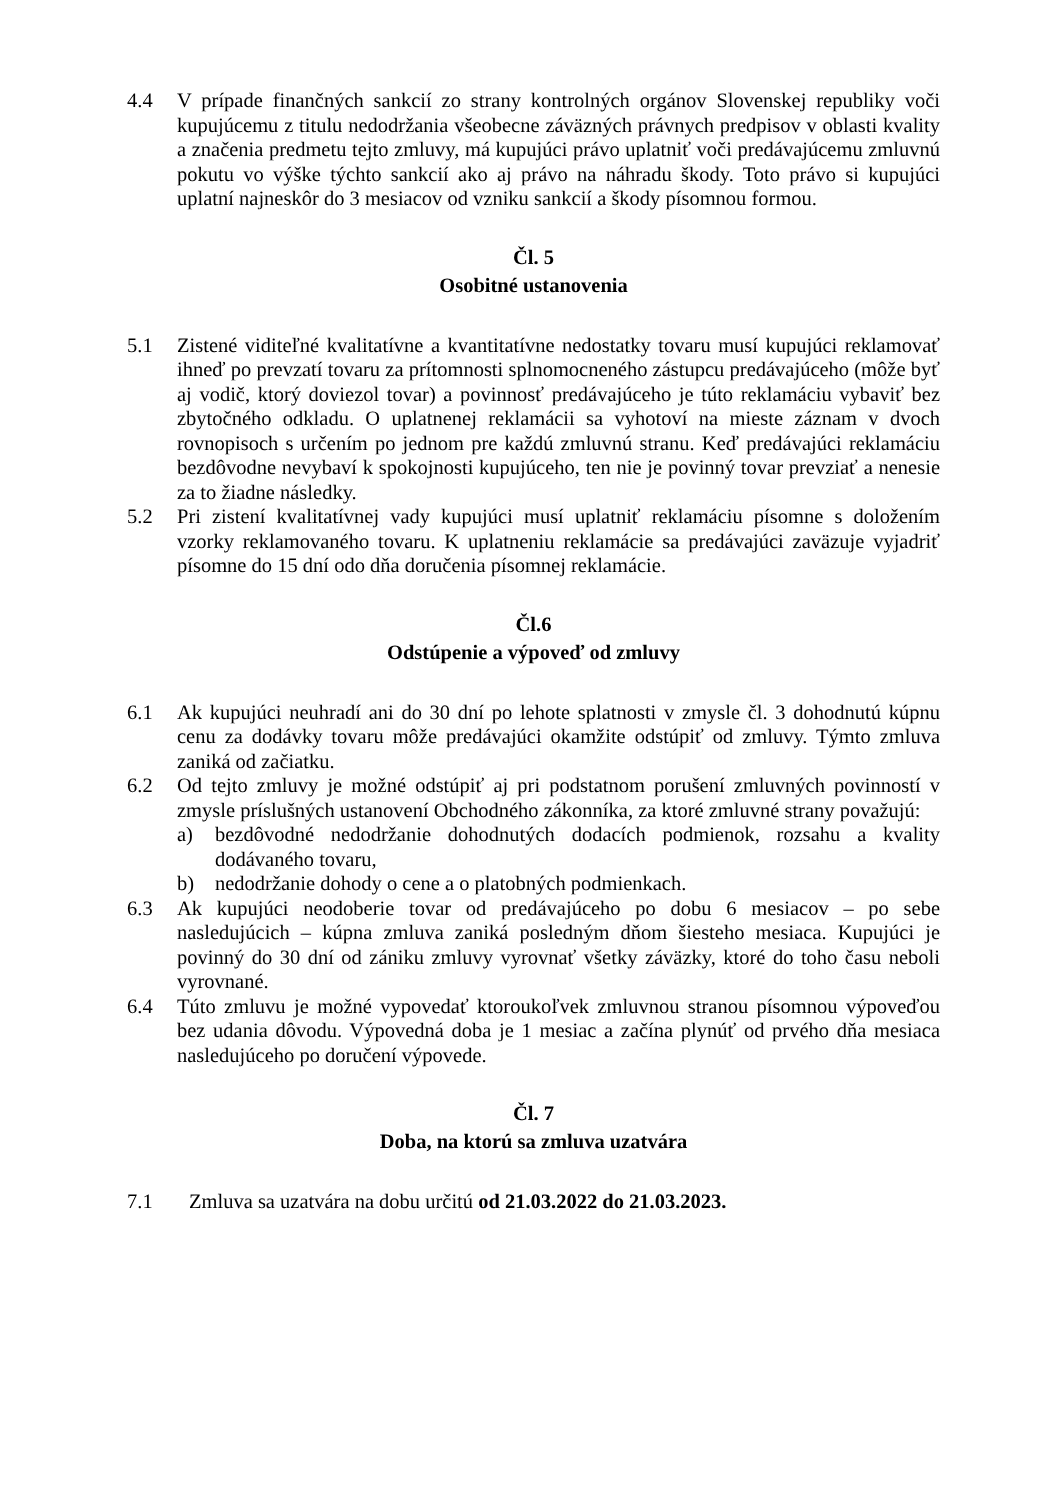4.4 V prípade finančných sankcií zo strany kontrolných orgánov Slovenskej republiky voči kupujúcemu z titulu nedodržania všeobecne záväzných právnych predpisov v oblasti kvality a značenia predmetu tejto zmluvy, má kupujúci právo uplatniť voči predávajúcemu zmluvnú pokutu vo výške týchto sankcií ako aj právo na náhradu škody. Toto právo si kupujúci uplatní najneskôr do 3 mesiacov od vzniku sankcií a škody písomnou formou.
Čl. 5
Osobitné ustanovenia
5.1 Zistené viditeľné kvalitatívne a kvantitatívne nedostatky tovaru musí kupujúci reklamovať ihneď po prevzatí tovaru za prítomnosti splnomocneného zástupcu predávajúceho (môže byť aj vodič, ktorý doviezol tovar) a povinnosť predávajúceho je túto reklamáciu vybaviť bez zbytočného odkladu. O uplatnenej reklamácii sa vyhotoví na mieste záznam v dvoch rovnopisoch s určením po jednom pre každú zmluvnú stranu. Keď predávajúci reklamáciu bezdôvodne nevybaví k spokojnosti kupujúceho, ten nie je povinný tovar prevziať a nenesie za to žiadne následky.
5.2 Pri zistení kvalitatívnej vady kupujúci musí uplatniť reklamáciu písomne s doložením vzorky reklamovaného tovaru. K uplatneniu reklamácie sa predávajúci zaväzuje vyjadriť písomne do 15 dní odo dňa doručenia písomnej reklamácie.
Čl.6
Odstúpenie a výpoveď od zmluvy
6.1 Ak kupujúci neuhradí ani do 30 dní po lehote splatnosti v zmysle čl. 3 dohodnutú kúpnu cenu za dodávky tovaru môže predávajúci okamžite odstúpiť od zmluvy. Týmto zmluva zaniká od začiatku.
6.2 Od tejto zmluvy je možné odstúpiť aj pri podstatnom porušení zmluvných povinností v zmysle príslušných ustanovení Obchodného zákonníka, za ktoré zmluvné strany považujú:
a) bezdôvodné nedodržanie dohodnutých dodacích podmienok, rozsahu a kvality dodávaného tovaru,
b) nedodržanie dohody o cene a o platobných podmienkach.
6.3 Ak kupujúci neodoberie tovar od predávajúceho po dobu 6 mesiacov – po sebe nasledujúcich – kúpna zmluva zaniká posledným dňom šiesteho mesiaca. Kupujúci je povinný do 30 dní od zániku zmluvy vyrovnať všetky záväzky, ktoré do toho času neboli vyrovnané.
6.4 Túto zmluvu je možné vypovedať ktoroukoľvek zmluvnou stranou písomnou výpoveďou bez udania dôvodu. Výpovedná doba je 1 mesiac a začína plynúť od prvého dňa mesiaca nasledujúceho po doručení výpovede.
Čl. 7
Doba, na ktorú sa zmluva uzatvára
7.1 Zmluva sa uzatvára na dobu určitú od 21.03.2022 do 21.03.2023.